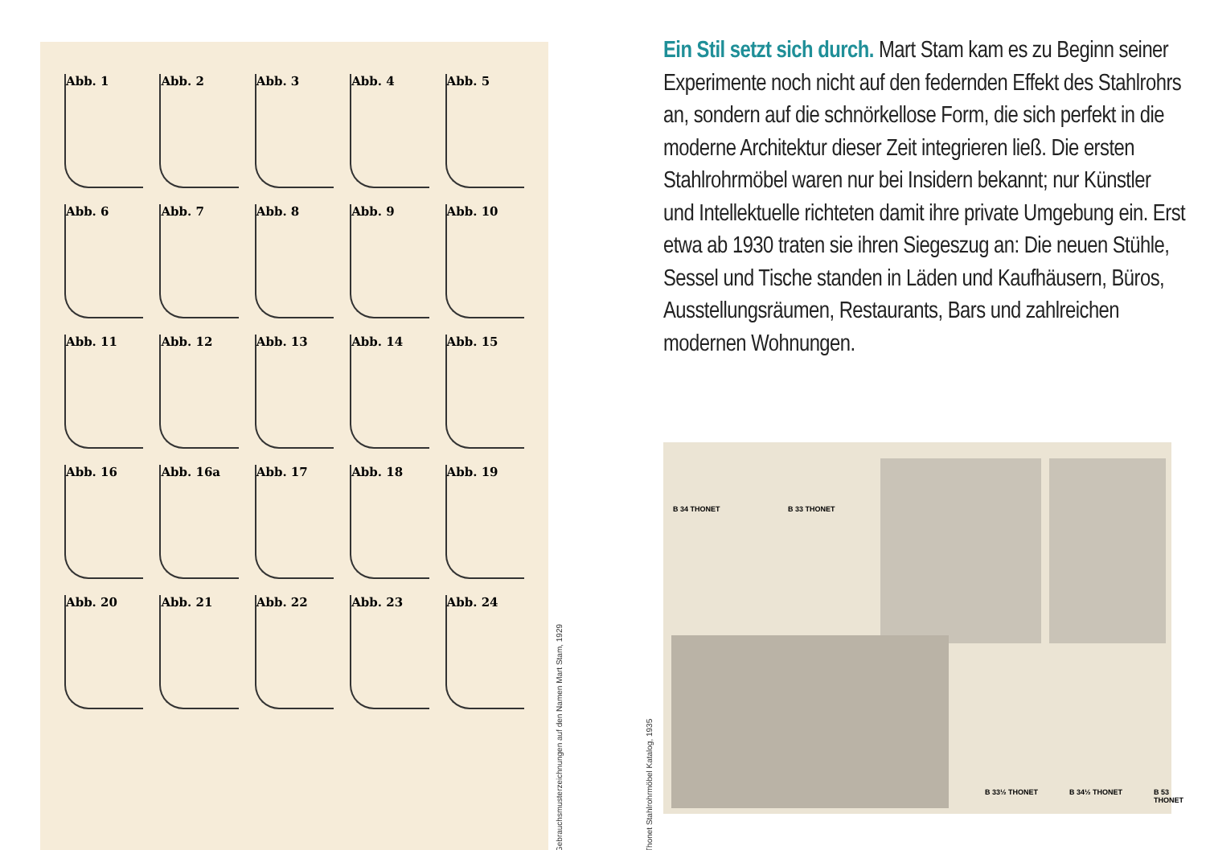Abb. 1
Abb. 2
Abb. 3
Abb. 4
Abb. 5
Abb. 6
Abb. 7
Abb. 8
Abb. 9
Abb. 10
Abb. 11
Abb. 12
Abb. 13
Abb. 14
Abb. 15
Abb. 16
Abb. 16a
Abb. 17
Abb. 18
Abb. 19
Abb. 20
Abb. 21
Abb. 22
Abb. 23
Abb. 24
Gebrauchsmusterzeichnungen auf den Namen Mart Stam, 1929
Thonet Stahlrohrmöbel Katalog, 1935
Ein Stil setzt sich durch. Mart Stam kam es zu Beginn seiner Experimente noch nicht auf den federnden Effekt des Stahlrohrs an, sondern auf die schnörkellose Form, die sich perfekt in die moderne Architektur dieser Zeit integrieren ließ. Die ersten Stahlrohrmöbel waren nur bei Insidern bekannt; nur Künstler und Intellektuelle richteten damit ihre private Umgebung ein. Erst etwa ab 1930 traten sie ihren Siegeszug an: Die neuen Stühle, Sessel und Tische standen in Läden und Kaufhäusern, Büros, Ausstellungsräumen, Restaurants, Bars und zahlreichen modernen Wohnungen.
B 34 THONET B 33 THONET
B 33½ THONET B 34½ THONET B 53 THONET